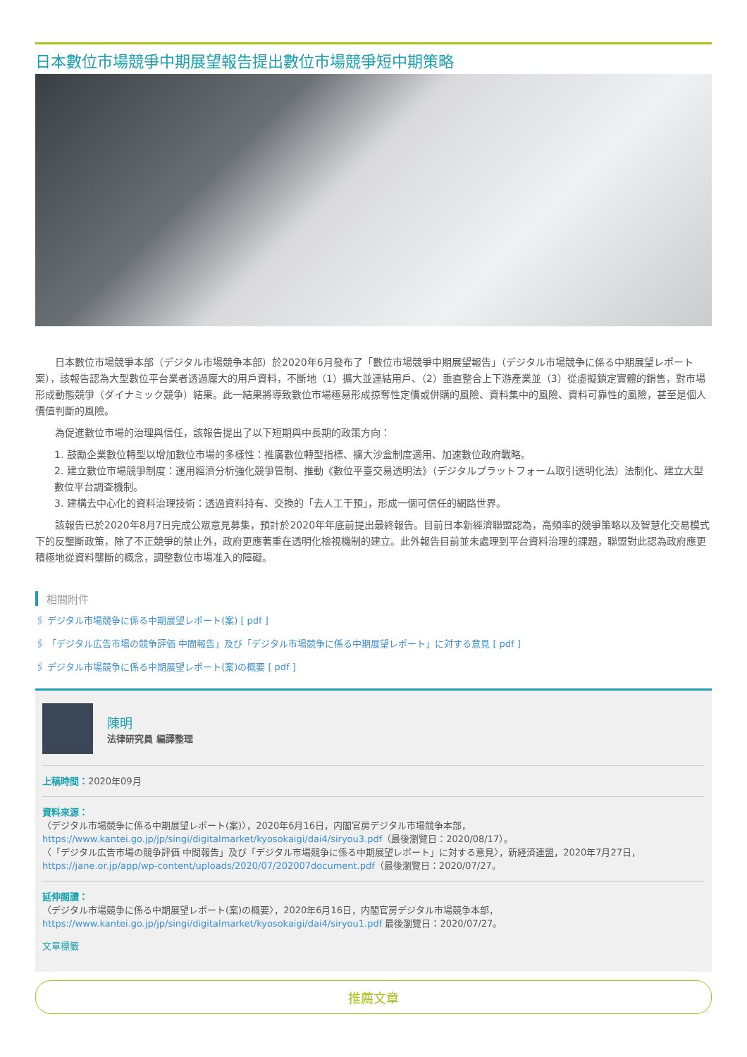日本數位市場競爭中期展望報告提出數位市場競爭短中期策略
日本數位市場競爭本部（デジタル市場競争本部）於2020年6月發布了「數位市場競爭中期展望報告」（デジタル市場競争に係る中期展望レポート案），該報告認為大型數位平台業者透過龐大的用戶資料，不斷地（1）擴大並連結用戶、（2）垂直整合上下游產業並（3）從虛擬鎖定實體的銷售，對市場形成動態競爭（ダイナミック競争）結果。此一結果將導致數位市場極易形成掠奪性定價或併購的風險、資料集中的風險、資料可靠性的風險，甚至是個人價值判斷的風險。
為促進數位市場的治理與信任，該報告提出了以下短期與中長期的政策方向：
1. 鼓勵企業數位轉型以增加數位市場的多樣性：推廣數位轉型指標、擴大沙盒制度適用、加速數位政府戰略。
2. 建立數位市場競爭制度：運用經濟分析強化競爭管制、推動《數位平臺交易透明法》（デジタルプラットフォーム取引透明化法）法制化、建立大型數位平台調查機制。
3. 建構去中心化的資料治理技術：透過資料持有、交換的「去人工干預」，形成一個可信任的網路世界。
該報告已於2020年8月7日完成公眾意見募集，預計於2020年年底前提出最終報告。目前日本新經濟聯盟認為，高頻率的競爭策略以及智慧化交易模式下的反壟斷政策，除了不正競爭的禁止外，政府更應著重在透明化檢視機制的建立。此外報告目前並未處理到平台資料治理的課題，聯盟對此認為政府應更積極地從資料壟斷的概念，調整數位市場准入的障礙。
相關附件
🖇 デジタル市場競争に係る中期展望レポート(案) [ pdf ]
🖇 「デジタル広告市場の競争評価 中間報告」及び「デジタル市場競争に係る中期展望レポート」に対する意見 [ pdf ]
🖇 デジタル市場競争に係る中期展望レポート(案)の概要 [ pdf ]
陳明
法律研究員 編譯整理
上稿時間：2020年09月
資料來源：
〈デジタル市場競争に係る中期展望レポート(案)〉，2020年6月16日，内閣官房デジタル市場競争本部，https://www.kantei.go.jp/jp/singi/digitalmarket/kyosokaigi/dai4/siryou3.pdf（最後瀏覽日：2020/08/17）。
〈「デジタル広告市場の競争評価 中間報告」及び「デジタル市場競争に係る中期展望レポート」に対する意見〉，新経済連盟，2020年7月27日，https://jane.or.jp/app/wp-content/uploads/2020/07/202007document.pdf（最後瀏覽日：2020/07/27。
延伸閱讀：
〈デジタル市場競争に係る中期展望レポート(案)の概要〉，2020年6月16日，内閣官房デジタル市場競争本部，https://www.kantei.go.jp/jp/singi/digitalmarket/kyosokaigi/dai4/siryou1.pdf 最後瀏覽日：2020/07/27。
文章標籤
推薦文章